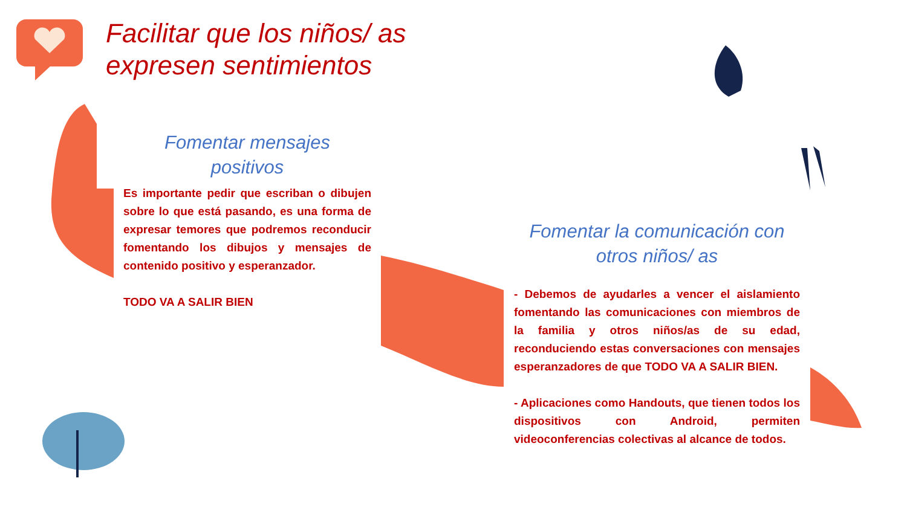Facilitar que los niños/ as
expresen sentimientos
Fomentar mensajes
positivos
Es importante pedir que escriban o dibujen sobre lo que está pasando, es una forma de expresar temores que podremos reconducir fomentando los dibujos y mensajes de contenido positivo y esperanzador.
TODO VA A SALIR BIEN
Fomentar la comunicación con
otros niños/ as
- Debemos de ayudarles a vencer el aislamiento fomentando las comunicaciones con miembros de la familia y otros niños/as de su edad, reconduciendo estas conversaciones con mensajes esperanzadores de que TODO VA A SALIR BIEN.
- Aplicaciones como Handouts, que tienen todos los dispositivos con Android, permiten videoconferencias colectivas al alcance de todos.